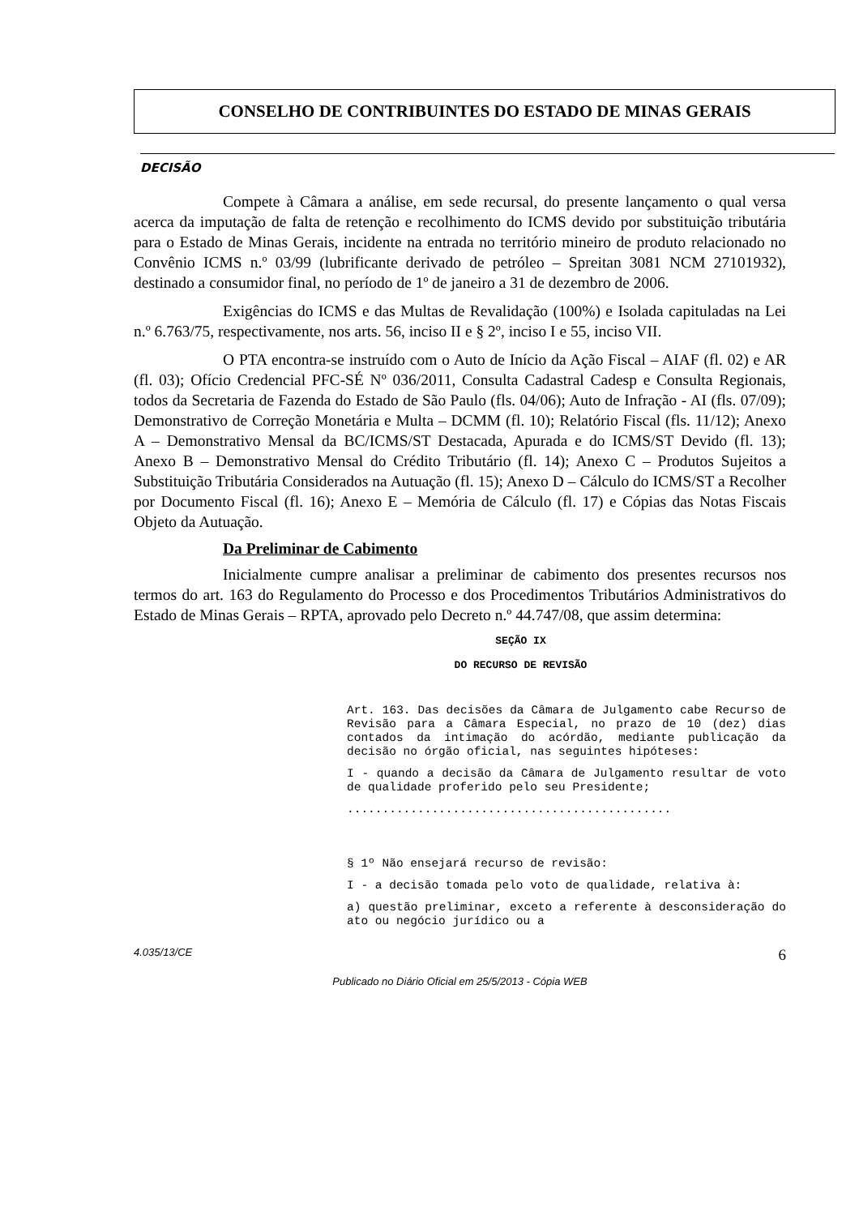CONSELHO DE CONTRIBUINTES DO ESTADO DE MINAS GERAIS
DECISÃO
Compete à Câmara a análise, em sede recursal, do presente lançamento o qual versa acerca da imputação de falta de retenção e recolhimento do ICMS devido por substituição tributária para o Estado de Minas Gerais, incidente na entrada no território mineiro de produto relacionado no Convênio ICMS n.º 03/99 (lubrificante derivado de petróleo – Spreitan 3081 NCM 27101932), destinado a consumidor final, no período de 1º de janeiro a 31 de dezembro de 2006.
Exigências do ICMS e das Multas de Revalidação (100%) e Isolada capituladas na Lei n.º 6.763/75, respectivamente, nos arts. 56, inciso II e § 2º, inciso I e 55, inciso VII.
O PTA encontra-se instruído com o Auto de Início da Ação Fiscal – AIAF (fl. 02) e AR (fl. 03); Ofício Credencial PFC-SÉ Nº 036/2011, Consulta Cadastral Cadesp e Consulta Regionais, todos da Secretaria de Fazenda do Estado de São Paulo (fls. 04/06); Auto de Infração - AI (fls. 07/09); Demonstrativo de Correção Monetária e Multa – DCMM (fl. 10); Relatório Fiscal (fls. 11/12); Anexo A – Demonstrativo Mensal da BC/ICMS/ST Destacada, Apurada e do ICMS/ST Devido (fl. 13); Anexo B – Demonstrativo Mensal do Crédito Tributário (fl. 14); Anexo C – Produtos Sujeitos a Substituição Tributária Considerados na Autuação (fl. 15); Anexo D – Cálculo do ICMS/ST a Recolher por Documento Fiscal (fl. 16); Anexo E – Memória de Cálculo (fl. 17) e Cópias das Notas Fiscais Objeto da Autuação.
Da Preliminar de Cabimento
Inicialmente cumpre analisar a preliminar de cabimento dos presentes recursos nos termos do art. 163 do Regulamento do Processo e dos Procedimentos Tributários Administrativos do Estado de Minas Gerais – RPTA, aprovado pelo Decreto n.º 44.747/08, que assim determina:
SEÇÃO IX
DO RECURSO DE REVISÃO
Art. 163. Das decisões da Câmara de Julgamento cabe Recurso de Revisão para a Câmara Especial, no prazo de 10 (dez) dias contados da intimação do acórdão, mediante publicação da decisão no órgão oficial, nas seguintes hipóteses:
I - quando a decisão da Câmara de Julgamento resultar de voto de qualidade proferido pelo seu Presidente;
..............................................
§ 1º Não ensejará recurso de revisão:
I - a decisão tomada pelo voto de qualidade, relativa à:
a) questão preliminar, exceto a referente à desconsideração do ato ou negócio jurídico ou a
4.035/13/CE 6
Publicado no Diário Oficial em 25/5/2013 - Cópia WEB